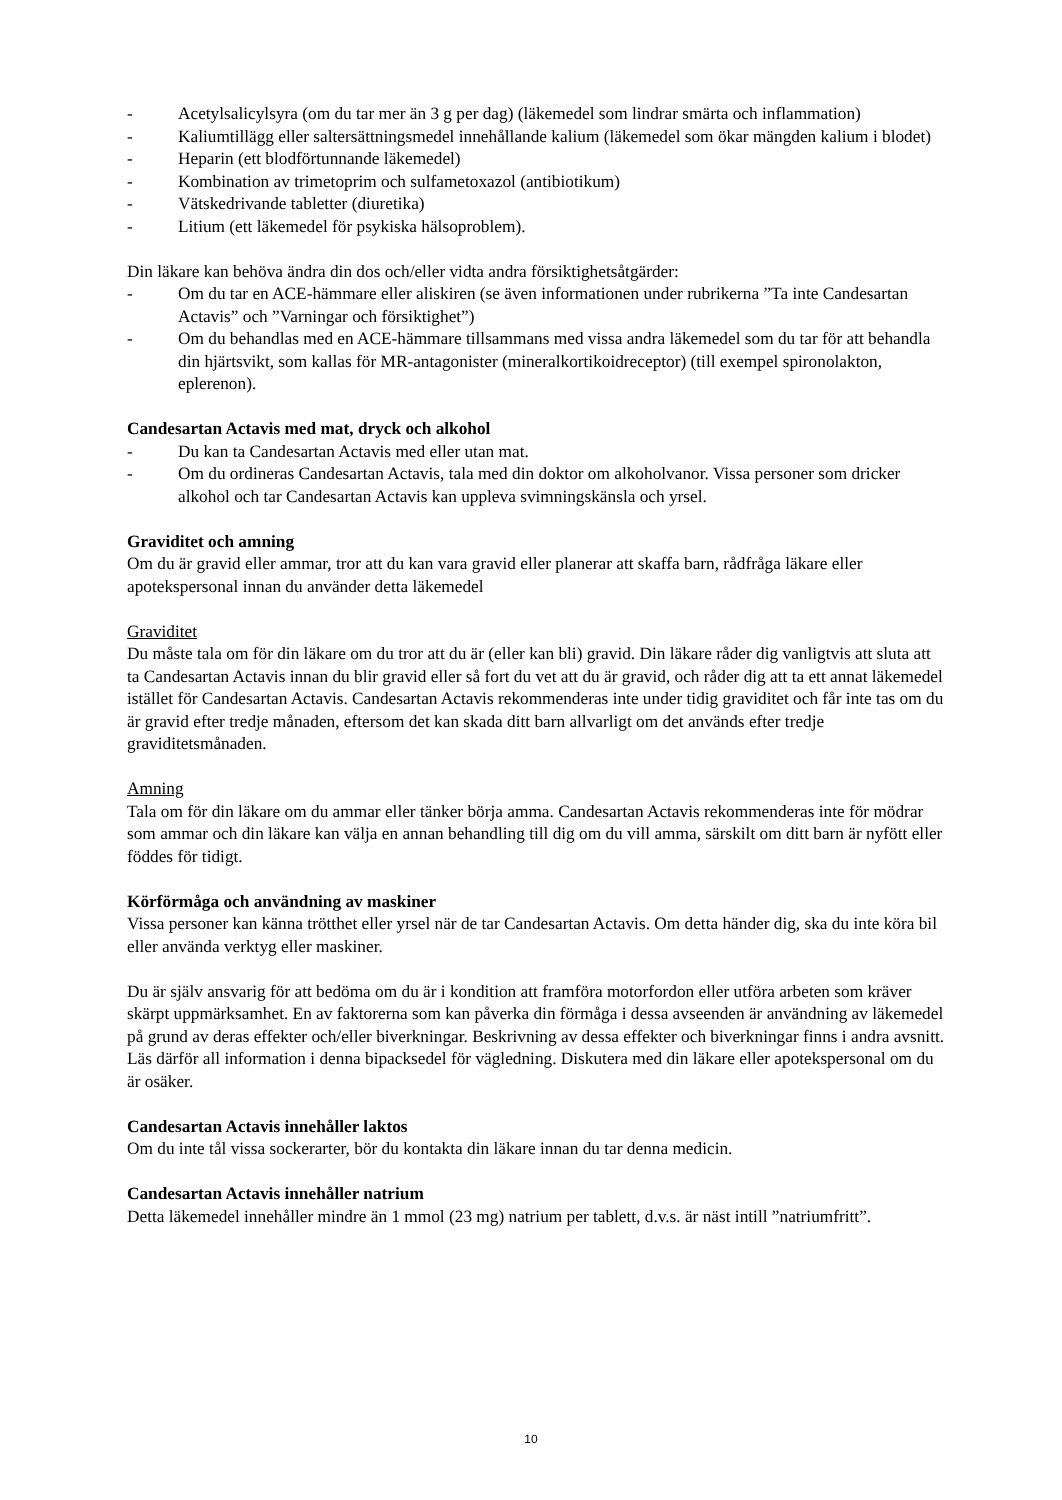- Acetylsalicylsyra (om du tar mer än 3 g per dag) (läkemedel som lindrar smärta och inflammation)
- Kaliumtillägg eller saltersättningsmedel innehållande kalium (läkemedel som ökar mängden kalium i blodet)
- Heparin (ett blodförtunnande läkemedel)
- Kombination av trimetoprim och sulfametoxazol (antibiotikum)
- Vätskedrivande tabletter (diuretika)
- Litium (ett läkemedel för psykiska hälsoproblem).
Din läkare kan behöva ändra din dos och/eller vidta andra försiktighetsåtgärder:
- Om du tar en ACE-hämmare eller aliskiren (se även informationen under rubrikerna ”Ta inte Candesartan Actavis” och ”Varningar och försiktighet”)
- Om du behandlas med en ACE-hämmare tillsammans med vissa andra läkemedel som du tar för att behandla din hjärtsvikt, som kallas för MR-antagonister (mineralkortikoidreceptor) (till exempel spironolakton, eplerenon).
Candesartan Actavis med mat, dryck och alkohol
- Du kan ta Candesartan Actavis med eller utan mat.
- Om du ordineras Candesartan Actavis, tala med din doktor om alkoholvanor. Vissa personer som dricker alkohol och tar Candesartan Actavis kan uppleva svimningskänsla och yrsel.
Graviditet och amning
Om du är gravid eller ammar, tror att du kan vara gravid eller planerar att skaffa barn, rådfråga läkare eller apotekspersonal innan du använder detta läkemedel
Graviditet
Du måste tala om för din läkare om du tror att du är (eller kan bli) gravid. Din läkare råder dig vanligtvis att sluta att ta Candesartan Actavis innan du blir gravid eller så fort du vet att du är gravid, och råder dig att ta ett annat läkemedel istället för Candesartan Actavis. Candesartan Actavis rekommenderas inte under tidig graviditet och får inte tas om du är gravid efter tredje månaden, eftersom det kan skada ditt barn allvarligt om det används efter tredje graviditetsmånaden.
Amning
Tala om för din läkare om du ammar eller tänker börja amma. Candesartan Actavis rekommenderas inte för mödrar som ammar och din läkare kan välja en annan behandling till dig om du vill amma, särskilt om ditt barn är nyfött eller föddes för tidigt.
Körförmåga och användning av maskiner
Vissa personer kan känna trötthet eller yrsel när de tar Candesartan Actavis. Om detta händer dig, ska du inte köra bil eller använda verktyg eller maskiner.
Du är själv ansvarig för att bedöma om du är i kondition att framföra motorfordon eller utföra arbeten som kräver skärpt uppmärksamhet. En av faktorerna som kan påverka din förmåga i dessa avseenden är användning av läkemedel på grund av deras effekter och/eller biverkningar. Beskrivning av dessa effekter och biverkningar finns i andra avsnitt. Läs därför all information i denna bipacksedel för vägledning. Diskutera med din läkare eller apotekspersonal om du är osäker.
Candesartan Actavis innehåller laktos
Om du inte tål vissa sockerarter, bör du kontakta din läkare innan du tar denna medicin.
Candesartan Actavis innehåller natrium
Detta läkemedel innehåller mindre än 1 mmol (23 mg) natrium per tablett, d.v.s. är näst intill ”natriumfritt”.
10